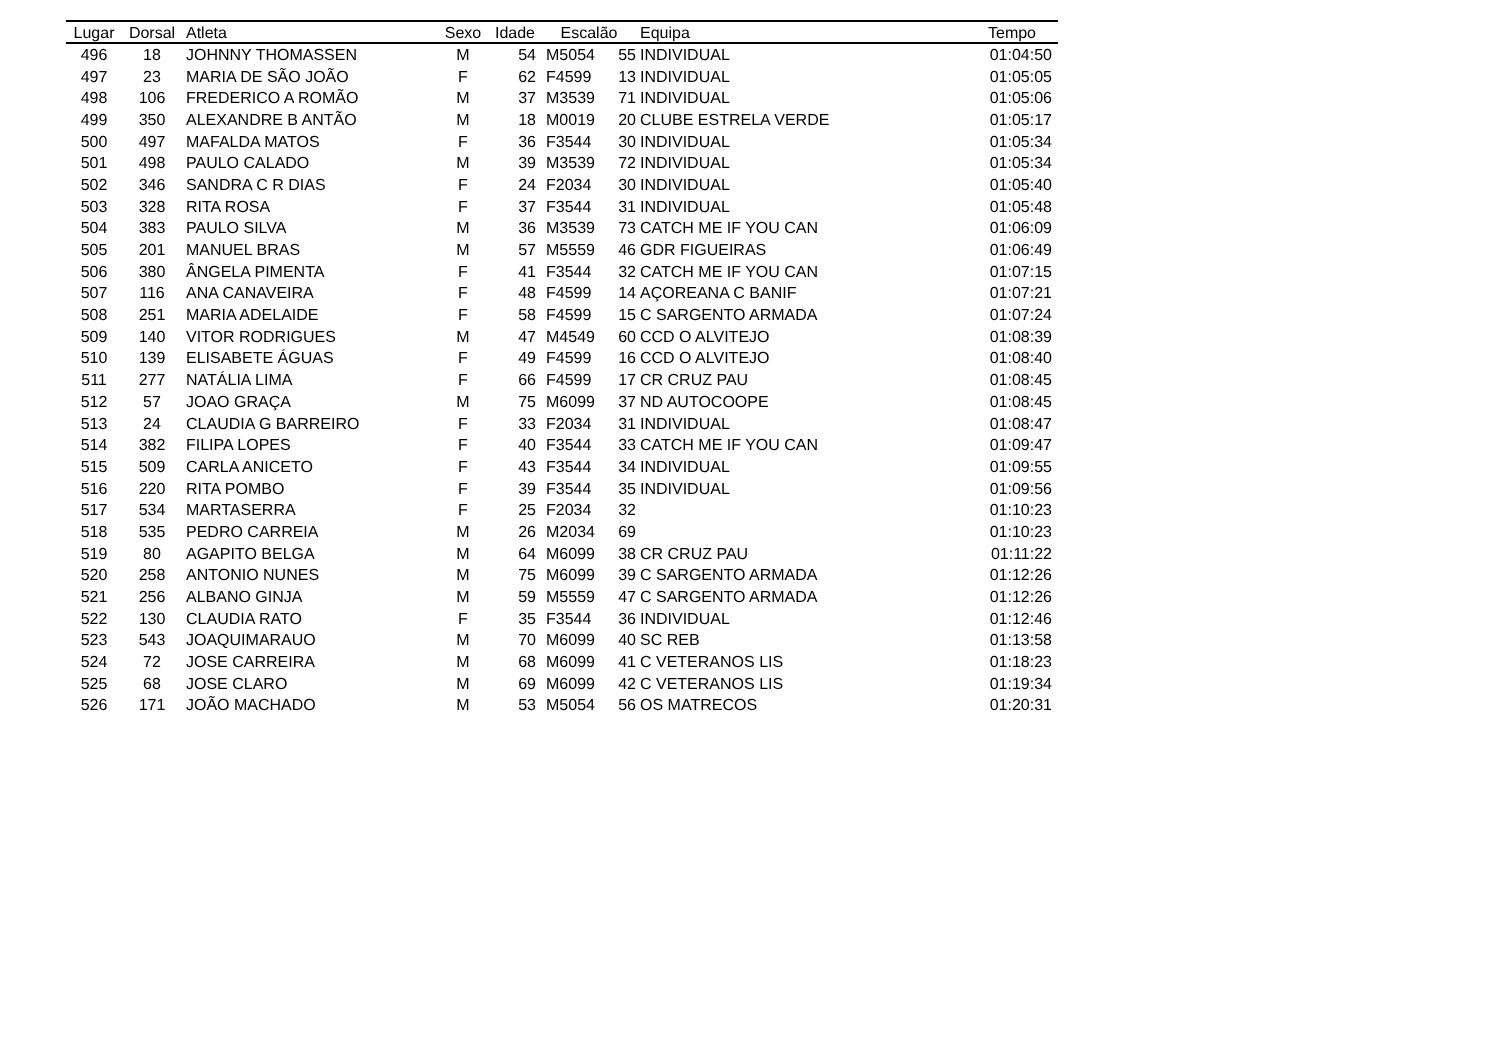| Lugar | Dorsal | Atleta | Sexo | Idade | Escalão | | Equipa | Tempo |
| --- | --- | --- | --- | --- | --- | --- | --- | --- |
| 496 | 18 | JOHNNY THOMASSEN | M | 54 | M5054 | 55 | INDIVIDUAL | 01:04:50 |
| 497 | 23 | MARIA DE SÃO JOÃO | F | 62 | F4599 | 13 | INDIVIDUAL | 01:05:05 |
| 498 | 106 | FREDERICO A ROMÃO | M | 37 | M3539 | 71 | INDIVIDUAL | 01:05:06 |
| 499 | 350 | ALEXANDRE B ANTÃO | M | 18 | M0019 | 20 | CLUBE ESTRELA VERDE | 01:05:17 |
| 500 | 497 | MAFALDA MATOS | F | 36 | F3544 | 30 | INDIVIDUAL | 01:05:34 |
| 501 | 498 | PAULO CALADO | M | 39 | M3539 | 72 | INDIVIDUAL | 01:05:34 |
| 502 | 346 | SANDRA C R DIAS | F | 24 | F2034 | 30 | INDIVIDUAL | 01:05:40 |
| 503 | 328 | RITA ROSA | F | 37 | F3544 | 31 | INDIVIDUAL | 01:05:48 |
| 504 | 383 | PAULO SILVA | M | 36 | M3539 | 73 | CATCH ME IF YOU CAN | 01:06:09 |
| 505 | 201 | MANUEL BRAS | M | 57 | M5559 | 46 | GDR FIGUEIRAS | 01:06:49 |
| 506 | 380 | ÂNGELA PIMENTA | F | 41 | F3544 | 32 | CATCH ME IF YOU CAN | 01:07:15 |
| 507 | 116 | ANA CANAVEIRA | F | 48 | F4599 | 14 | AÇOREANA C BANIF | 01:07:21 |
| 508 | 251 | MARIA ADELAIDE | F | 58 | F4599 | 15 | C SARGENTO ARMADA | 01:07:24 |
| 509 | 140 | VITOR RODRIGUES | M | 47 | M4549 | 60 | CCD O ALVITEJO | 01:08:39 |
| 510 | 139 | ELISABETE ÁGUAS | F | 49 | F4599 | 16 | CCD O ALVITEJO | 01:08:40 |
| 511 | 277 | NATÁLIA LIMA | F | 66 | F4599 | 17 | CR CRUZ PAU | 01:08:45 |
| 512 | 57 | JOAO GRAÇA | M | 75 | M6099 | 37 | ND AUTOCOOPE | 01:08:45 |
| 513 | 24 | CLAUDIA G BARREIRO | F | 33 | F2034 | 31 | INDIVIDUAL | 01:08:47 |
| 514 | 382 | FILIPA LOPES | F | 40 | F3544 | 33 | CATCH ME IF YOU CAN | 01:09:47 |
| 515 | 509 | CARLA ANICETO | F | 43 | F3544 | 34 | INDIVIDUAL | 01:09:55 |
| 516 | 220 | RITA POMBO | F | 39 | F3544 | 35 | INDIVIDUAL | 01:09:56 |
| 517 | 534 | MARTASERRA | F | 25 | F2034 | 32 | | 01:10:23 |
| 518 | 535 | PEDRO CARREIA | M | 26 | M2034 | 69 | | 01:10:23 |
| 519 | 80 | AGAPITO BELGA | M | 64 | M6099 | 38 | CR CRUZ PAU | 01:11:22 |
| 520 | 258 | ANTONIO NUNES | M | 75 | M6099 | 39 | C SARGENTO ARMADA | 01:12:26 |
| 521 | 256 | ALBANO GINJA | M | 59 | M5559 | 47 | C SARGENTO ARMADA | 01:12:26 |
| 522 | 130 | CLAUDIA RATO | F | 35 | F3544 | 36 | INDIVIDUAL | 01:12:46 |
| 523 | 543 | JOAQUIMARAUO | M | 70 | M6099 | 40 | SC REB | 01:13:58 |
| 524 | 72 | JOSE CARREIRA | M | 68 | M6099 | 41 | C VETERANOS LIS | 01:18:23 |
| 525 | 68 | JOSE CLARO | M | 69 | M6099 | 42 | C VETERANOS LIS | 01:19:34 |
| 526 | 171 | JOÃO MACHADO | M | 53 | M5054 | 56 | OS MATRECOS | 01:20:31 |